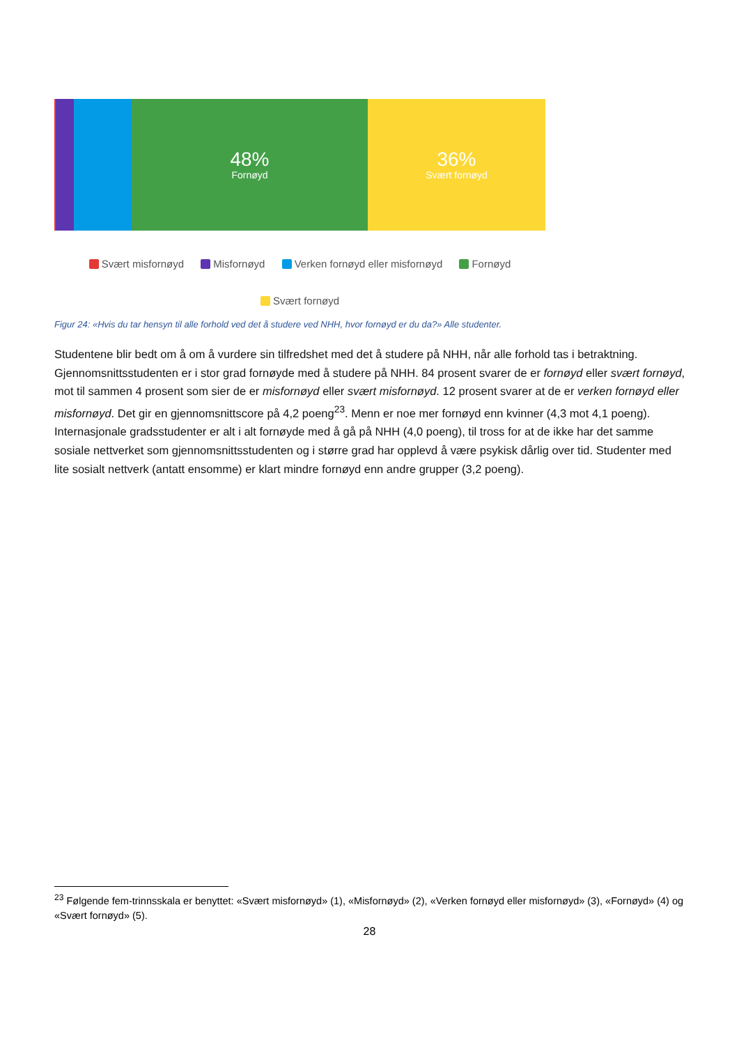48%
Fornøyd
36%
Svært fornøyd
Svært misfornøyd Misfornøyd Verken fornøyd eller misfornøyd Fornøyd
Svært fornøyd
Figur 24: «Hvis du tar hensyn til alle forhold ved det å studere ved NHH, hvor fornøyd er du da?» Alle studenter.
Studentene blir bedt om å om å vurdere sin tilfredshet med det å studere på NHH, når alle forhold tas i betraktning. Gjennomsnittsstudenten er i stor grad fornøyde med å studere på NHH. 84 prosent svarer de er fornøyd eller svært fornøyd, mot til sammen 4 prosent som sier de er misfornøyd eller svært misfornøyd. 12 prosent svarer at de er verken fornøyd eller misfornøyd. Det gir en gjennomsnittscore på 4,2 poeng<sup>23</sup>. Menn er noe mer fornøyd enn kvinner (4,3 mot 4,1 poeng). Internasjonale gradsstudenter er alt i alt fornøyde med å gå på NHH (4,0 poeng), til tross for at de ikke har det samme sosiale nettverket som gjennomsnittsstudenten og i større grad har opplevd å være psykisk dårlig over tid. Studenter med lite sosialt nettverk (antatt ensomme) er klart mindre fornøyd enn andre grupper (3,2 poeng).
<sup>23</sup> Følgende fem-trinnsskala er benyttet: «Svært misfornøyd» (1), «Misfornøyd» (2), «Verken fornøyd eller misfornøyd» (3), «Fornøyd» (4) og «Svært fornøyd» (5).
28